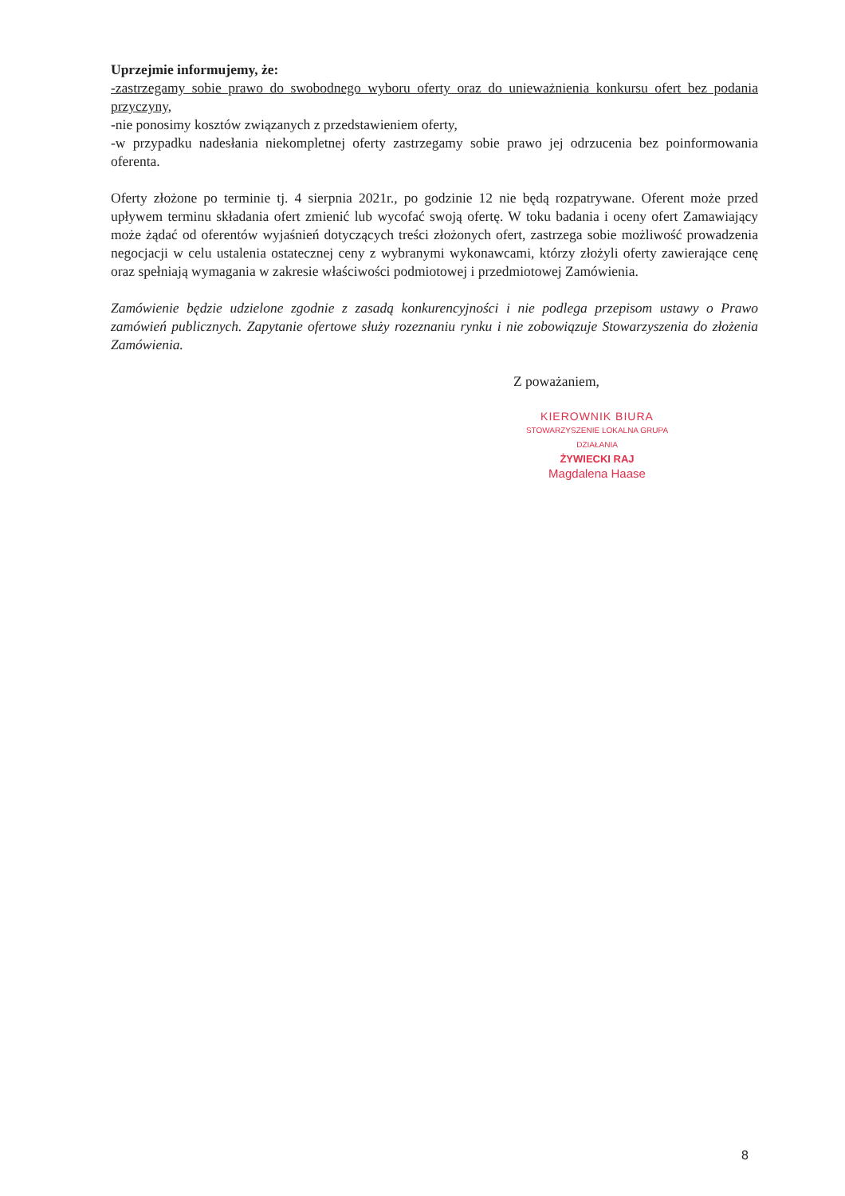Uprzejmie informujemy, że:
-zastrzegamy sobie prawo do swobodnego wyboru oferty oraz do unieważnienia konkursu ofert bez podania przyczyny,
-nie ponosimy kosztów związanych z przedstawieniem oferty,
-w przypadku nadesłania niekompletnej oferty zastrzegamy sobie prawo jej odrzucenia bez poinformowania oferenta.
Oferty złożone po terminie tj. 4 sierpnia 2021r., po godzinie 12 nie będą rozpatrywane. Oferent może przed upływem terminu składania ofert zmienić lub wycofać swoją ofertę. W toku badania i oceny ofert Zamawiający może żądać od oferentów wyjaśnień dotyczących treści złożonych ofert, zastrzega sobie możliwość prowadzenia negocjacji w celu ustalenia ostatecznej ceny z wybranymi wykonawcami, którzy złożyli oferty zawierające cenę oraz spełniają wymagania w zakresie właściwości podmiotowej i przedmiotowej Zamówienia.
Zamówienie będzie udzielone zgodnie z zasadą konkurencyjności i nie podlega przepisom ustawy o Prawo zamówień publicznych. Zapytanie ofertowe służy rozeznaniu rynku i nie zobowiązuje Stowarzyszenia do złożenia Zamówienia.
Z poważaniem,
KIEROWNIK BIURA
STOWARZYSZENIE LOKALNA GRUPA DZIAŁANIA
ŻYWIECKI RAJ
Magdalena Haase
8